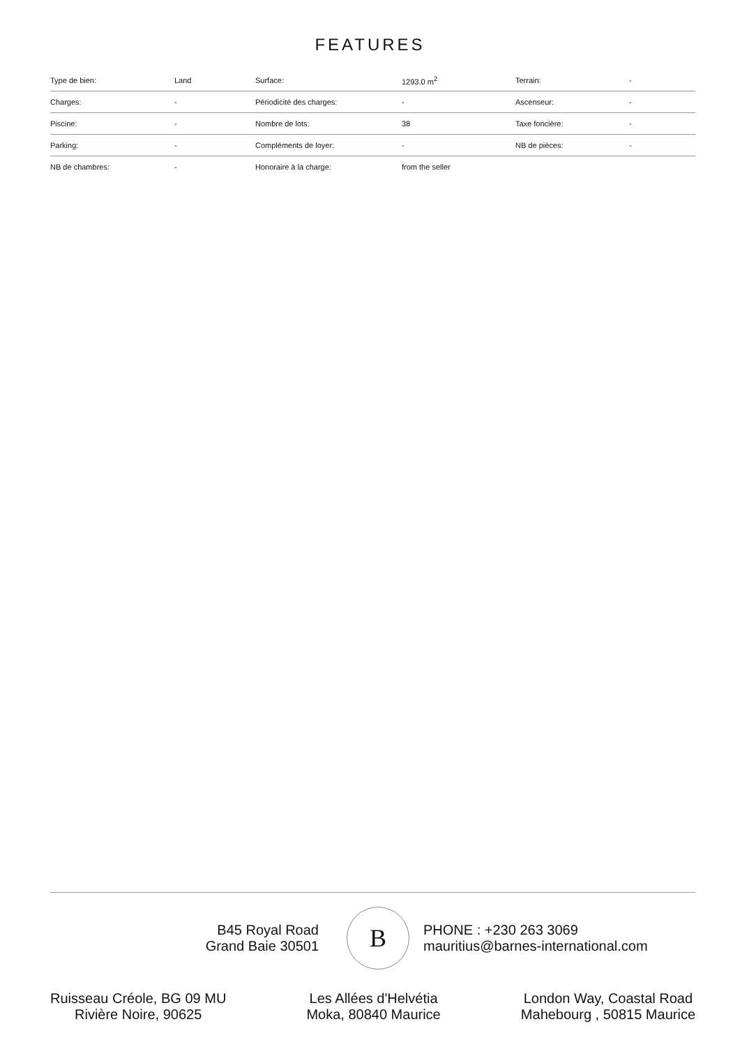FEATURES
| Type de bien: | Land | Surface: | 1293.0 m<sup>2</sup> | Terrain: | - |
| Charges: | - | Périodicité des charges: | - | Ascenseur: | - |
| Piscine: | - | Nombre de lots: | 38 | Taxe foncière: | - |
| Parking: | - | Compléments de loyer: | - | NB de pièces: | - |
| NB de chambres: | - | Honoraire à la charge: | from the seller | | |
B45 Royal Road
Grand Baie 30501
B
PHONE : +230 263 3069
mauritius@barnes-international.com
Ruisseau Créole, BG 09 MU
Rivière Noire, 90625
Les Allées d'Helvétia
Moka, 80840 Maurice
London Way, Coastal Road
Mahebourg , 50815 Maurice